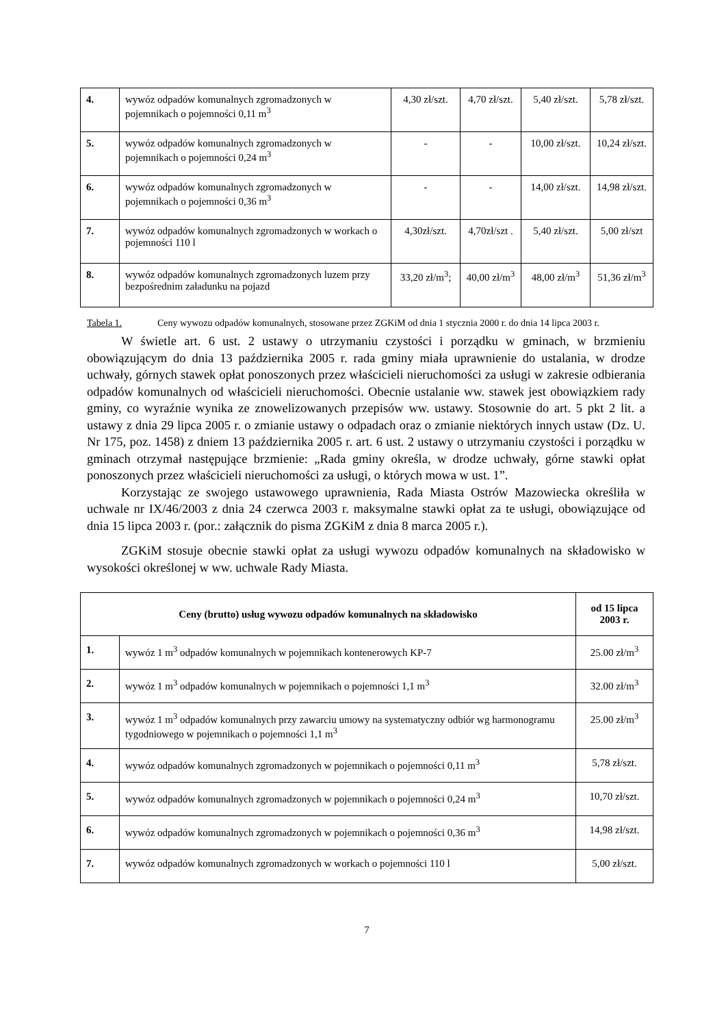| 4. | wywóz odpadów komunalnych zgromadzonych w pojemnikach o pojemności 0,11 m<sup>3</sup> | 4,30 zł/szt. | 4,70 zł/szt. | 5,40 zł/szt. | 5,78 zł/szt. |
| 5. | wywóz odpadów komunalnych zgromadzonych w pojemnikach o pojemności 0,24 m<sup>3</sup> | - | - | 10,00 zł/szt. | 10,24 zł/szt. |
| 6. | wywóz odpadów komunalnych zgromadzonych w pojemnikach o pojemności 0,36 m<sup>3</sup> | - | - | 14,00 zł/szt. | 14,98 zł/szt. |
| 7. | wywóz odpadów komunalnych zgromadzonych w workach o pojemności 110 l | 4,30zł/szt. | 4,70zł/szt . | 5,40 zł/szt. | 5,00 zł/szt |
| 8. | wywóz odpadów komunalnych zgromadzonych luzem przy bezpośrednim załadunku na pojazd | 33,20 zł/m<sup>3</sup>; | 40,00 zł/m<sup>3</sup> | 48,00 zł/m<sup>3</sup> | 51,36 zł/m<sup>3</sup> |
Tabela 1. Ceny wywozu odpadów komunalnych, stosowane przez ZGKiM od dnia 1 stycznia 2000 r. do dnia 14 lipca 2003 r.
W świetle art. 6 ust. 2 ustawy o utrzymaniu czystości i porządku w gminach, w brzmieniu obowiązującym do dnia 13 października 2005 r. rada gminy miała uprawnienie do ustalania, w drodze uchwały, górnych stawek opłat ponoszonych przez właścicieli nieruchomości za usługi w zakresie odbierania odpadów komunalnych od właścicieli nieruchomości. Obecnie ustalanie ww. stawek jest obowiązkiem rady gminy, co wyraźnie wynika ze znowelizowanych przepisów ww. ustawy. Stosownie do art. 5 pkt 2 lit. a ustawy z dnia 29 lipca 2005 r. o zmianie ustawy o odpadach oraz o zmianie niektórych innych ustaw (Dz. U. Nr 175, poz. 1458) z dniem 13 października 2005 r. art. 6 ust. 2 ustawy o utrzymaniu czystości i porządku w gminach otrzymał następujące brzmienie: „Rada gminy określa, w drodze uchwały, górne stawki opłat ponoszonych przez właścicieli nieruchomości za usługi, o których mowa w ust. 1”.
Korzystając ze swojego ustawowego uprawnienia, Rada Miasta Ostrów Mazowiecka określiła w uchwale nr IX/46/2003 z dnia 24 czerwca 2003 r. maksymalne stawki opłat za te usługi, obowiązujące od dnia 15 lipca 2003 r. (por.: załącznik do pisma ZGKiM z dnia 8 marca 2005 r.).
ZGKiM stosuje obecnie stawki opłat za usługi wywozu odpadów komunalnych na składowisko w wysokości określonej w ww. uchwale Rady Miasta.
| Ceny (brutto) usług wywozu odpadów komunalnych na składowisko | | od 15 lipca 2003 r. |
| --- | --- | --- |
| 1. | wywóz 1 m<sup>3</sup> odpadów komunalnych w pojemnikach kontenerowych KP-7 | 25.00 zł/m<sup>3</sup> |
| 2. | wywóz 1 m<sup>3</sup> odpadów komunalnych w pojemnikach o pojemności 1,1 m<sup>3</sup> | 32.00 zł/m<sup>3</sup> |
| 3. | wywóz 1 m<sup>3</sup> odpadów komunalnych przy zawarciu umowy na systematyczny odbiór wg harmonogramu tygodniowego w pojemnikach o pojemności 1,1 m<sup>3</sup> | 25.00 zł/m<sup>3</sup> |
| 4. | wywóz odpadów komunalnych zgromadzonych w pojemnikach o pojemności 0,11 m<sup>3</sup> | 5,78 zł/szt. |
| 5. | wywóz odpadów komunalnych zgromadzonych w pojemnikach o pojemności 0,24 m<sup>3</sup> | 10,70 zł/szt. |
| 6. | wywóz odpadów komunalnych zgromadzonych w pojemnikach o pojemności 0,36 m<sup>3</sup> | 14,98 zł/szt. |
| 7. | wywóz odpadów komunalnych zgromadzonych w workach o pojemności 110 l | 5,00 zł/szt. |
7